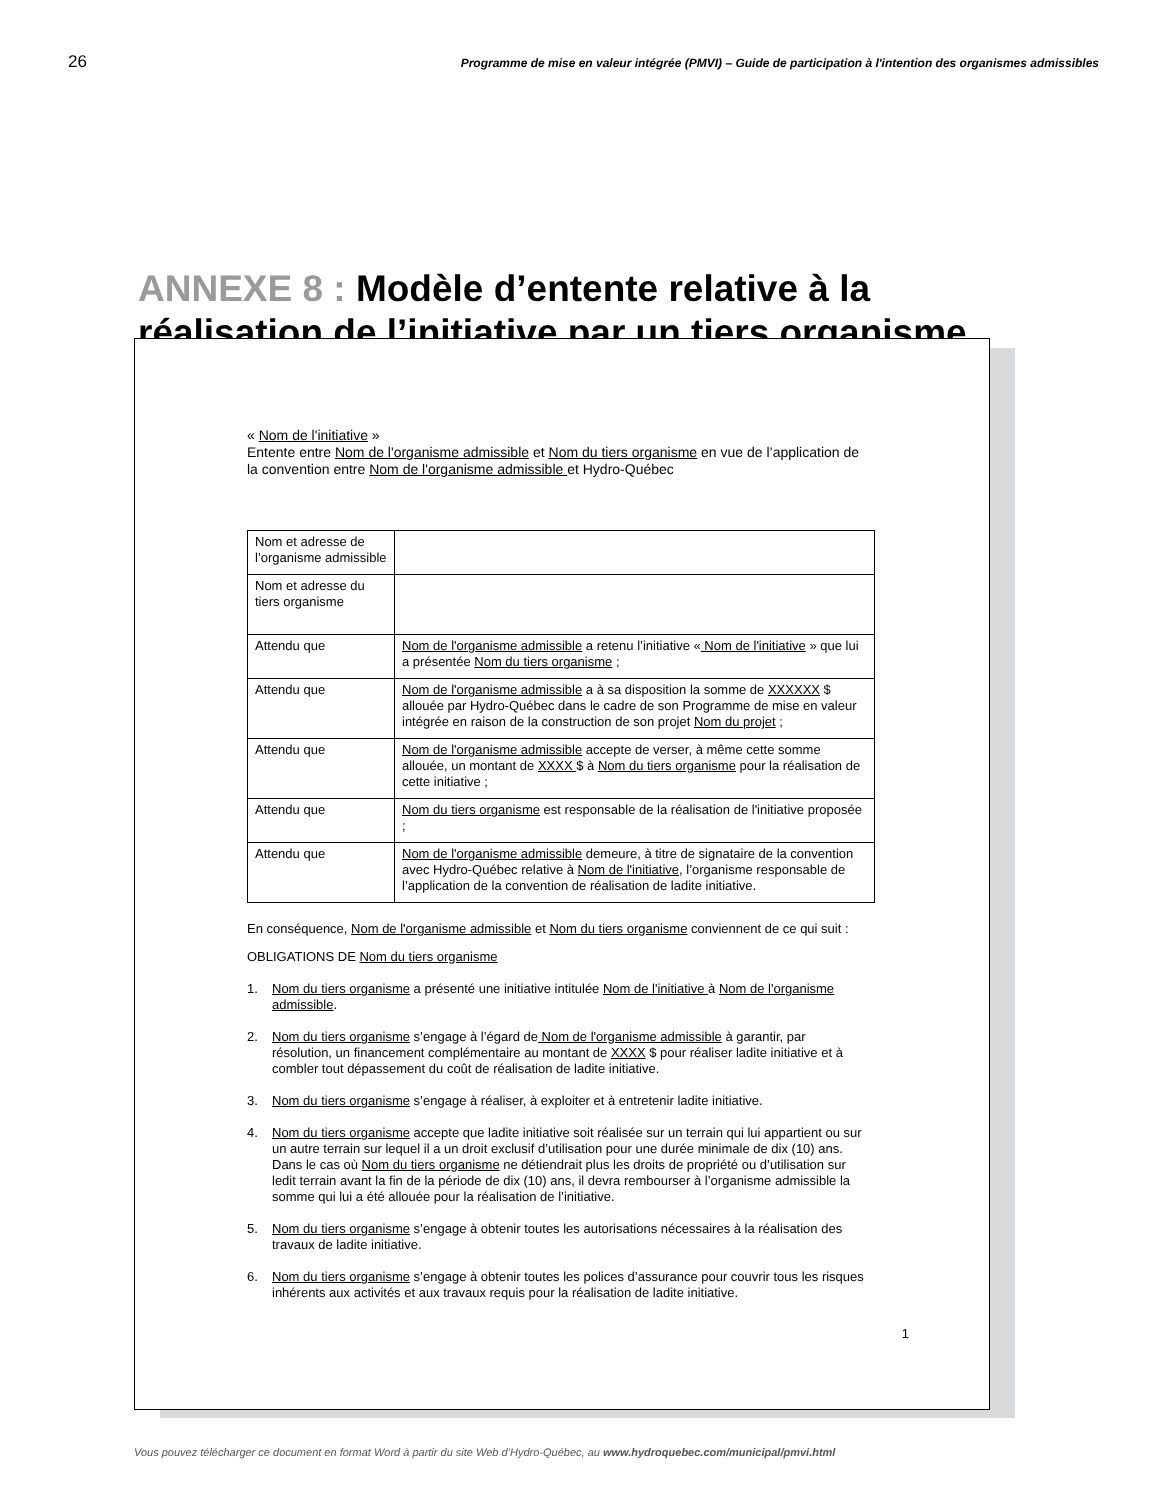26
Programme de mise en valeur intégrée (PMVI) – Guide de participation à l'intention des organismes admissibles
ANNEXE 8 : Modèle d’entente relative à la réalisation de l’initiative par un tiers organisme
« Nom de l'initiative »
Entente entre Nom de l'organisme admissible et Nom du tiers organisme en vue de l’application de la convention entre Nom de l'organisme admissible et Hydro-Québec
| Nom et adresse de l’organisme admissible | |
| Nom et adresse du tiers organisme | |
| Attendu que | Nom de l'organisme admissible a retenu l’initiative « Nom de l'initiative » que lui a présentée Nom du tiers organisme ; |
| Attendu que | Nom de l'organisme admissible a à sa disposition la somme de XXXXXX $ allouée par Hydro-Québec dans le cadre de son Programme de mise en valeur intégrée en raison de la construction de son projet Nom du projet ; |
| Attendu que | Nom de l'organisme admissible accepte de verser, à même cette somme allouée, un montant de XXXX $ à Nom du tiers organisme pour la réalisation de cette initiative ; |
| Attendu que | Nom du tiers organisme est responsable de la réalisation de l'initiative proposée ; |
| Attendu que | Nom de l'organisme admissible demeure, à titre de signataire de la convention avec Hydro-Québec relative à Nom de l'initiative , l’organisme responsable de l’application de la convention de réalisation de ladite initiative. |
En conséquence, Nom de l'organisme admissible et Nom du tiers organisme conviennent de ce qui suit :
OBLIGATIONS DE Nom du tiers organisme
1. Nom du tiers organisme a présenté une initiative intitulée Nom de l'initiative à Nom de l'organisme admissible.
2. Nom du tiers organisme s’engage à l’égard de Nom de l'organisme admissible à garantir, par résolution, un financement complémentaire au montant de XXXX $ pour réaliser ladite initiative et à combler tout dépassement du coût de réalisation de ladite initiative.
3. Nom du tiers organisme s’engage à réaliser, à exploiter et à entretenir ladite initiative.
4. Nom du tiers organisme accepte que ladite initiative soit réalisée sur un terrain qui lui appartient ou sur un autre terrain sur lequel il a un droit exclusif d’utilisation pour une durée minimale de dix (10) ans. Dans le cas où Nom du tiers organisme ne détiendrait plus les droits de propriété ou d’utilisation sur ledit terrain avant la fin de la période de dix (10) ans, il devra rembourser à l’organisme admissible la somme qui lui a été allouée pour la réalisation de l’initiative.
5. Nom du tiers organisme s’engage à obtenir toutes les autorisations nécessaires à la réalisation des travaux de ladite initiative.
6. Nom du tiers organisme s’engage à obtenir toutes les polices d’assurance pour couvrir tous les risques inhérents aux activités et aux travaux requis pour la réalisation de ladite initiative.
1
Vous pouvez télécharger ce document en format Word à partir du site Web d’Hydro-Québec, au www.hydroquebec.com/municipal/pmvi.html